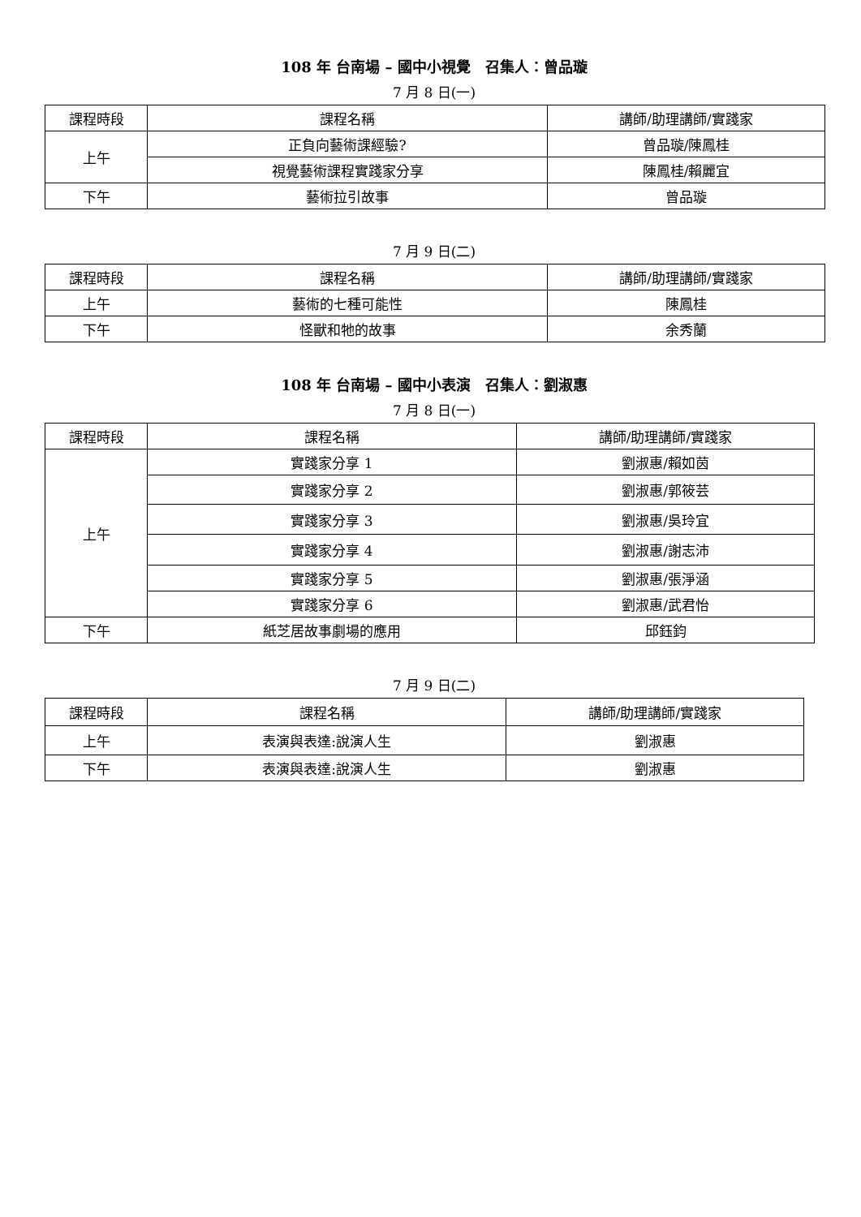108 年 台南場 – 國中小視覺　召集人：曾品璇
7 月 8 日(一)
| 課程時段 | 課程名稱 | 講師/助理講師/實踐家 |
| 上午 | 正負向藝術課經驗? | 曾品璇/陳鳳桂 |
| | 視覺藝術課程實踐家分享 | 陳鳳桂/賴麗宜 |
| 下午 | 藝術拉引故事 | 曾品璇 |
7 月 9 日(二)
| 課程時段 | 課程名稱 | 講師/助理講師/實踐家 |
| 上午 | 藝術的七種可能性 | 陳鳳桂 |
| 下午 | 怪獸和牠的故事 | 余秀蘭 |
108 年 台南場 – 國中小表演　召集人：劉淑惠
7 月 8 日(一)
| 課程時段 | 課程名稱 | 講師/助理講師/實踐家 |
| 上午 | 實踐家分享 1 | 劉淑惠/賴如茵 |
| | 實踐家分享 2 | 劉淑惠/郭筱芸 |
| | 實踐家分享 3 | 劉淑惠/吳玲宜 |
| | 實踐家分享 4 | 劉淑惠/謝志沛 |
| | 實踐家分享 5 | 劉淑惠/張淨涵 |
| | 實踐家分享 6 | 劉淑惠/武君怡 |
| 下午 | 紙芝居故事劇場的應用 | 邱鈺鈞 |
7 月 9 日(二)
| 課程時段 | 課程名稱 | 講師/助理講師/實踐家 |
| 上午 | 表演與表達:說演人生 | 劉淑惠 |
| 下午 | 表演與表達:說演人生 | 劉淑惠 |